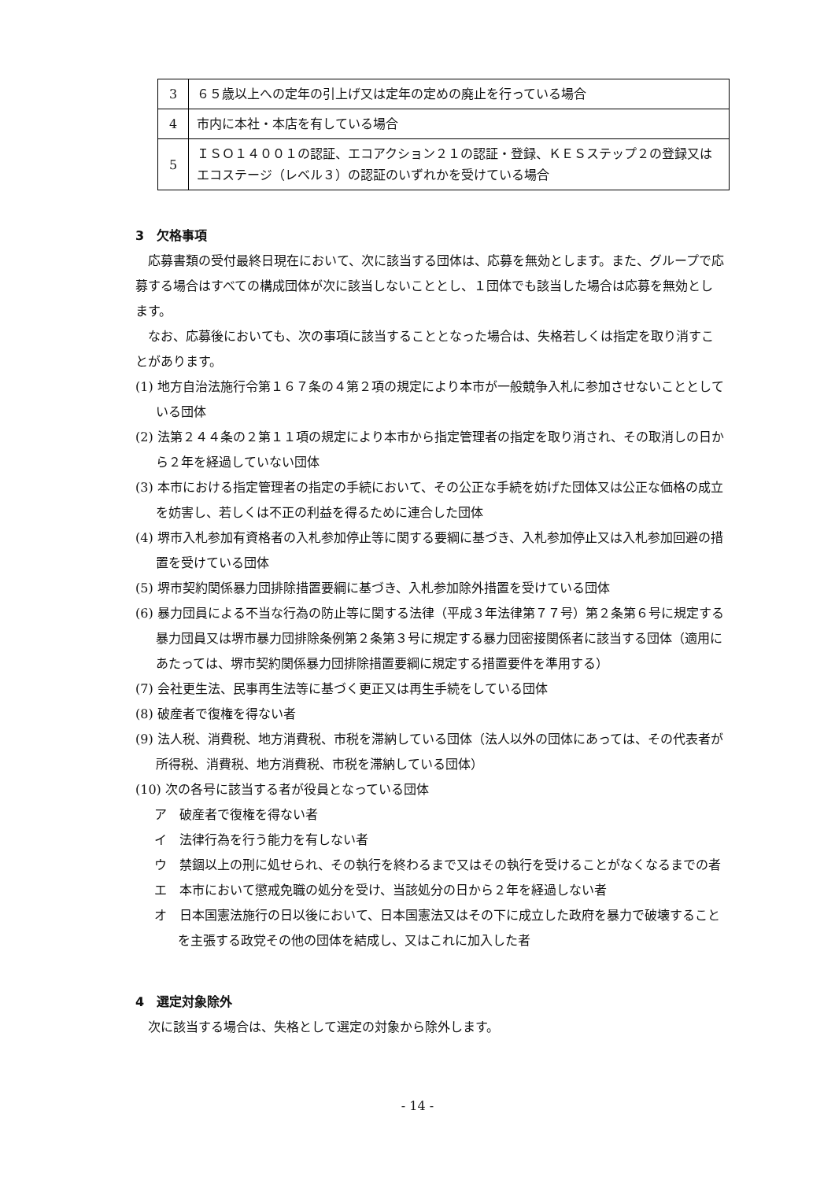| 3 | ６５歳以上への定年の引上げ又は定年の定めの廃止を行っている場合 |
| 4 | 市内に本社・本店を有している場合 |
| 5 | ＩＳＯ１４００１の認証、エコアクション２１の認証・登録、ＫＥＳステップ２の登録又はエコステージ（レベル３）の認証のいずれかを受けている場合 |
3　欠格事項
応募書類の受付最終日現在において、次に該当する団体は、応募を無効とします。また、グループで応募する場合はすべての構成団体が次に該当しないこととし、１団体でも該当した場合は応募を無効とします。
なお、応募後においても、次の事項に該当することとなった場合は、失格若しくは指定を取り消すことがあります。
(1) 地方自治法施行令第１６７条の４第２項の規定により本市が一般競争入札に参加させないこととしている団体
(2) 法第２４４条の２第１１項の規定により本市から指定管理者の指定を取り消され、その取消しの日から２年を経過していない団体
(3) 本市における指定管理者の指定の手続において、その公正な手続を妨げた団体又は公正な価格の成立を妨害し、若しくは不正の利益を得るために連合した団体
(4) 堺市入札参加有資格者の入札参加停止等に関する要綱に基づき、入札参加停止又は入札参加回避の措置を受けている団体
(5) 堺市契約関係暴力団排除措置要綱に基づき、入札参加除外措置を受けている団体
(6) 暴力団員による不当な行為の防止等に関する法律（平成３年法律第７７号）第２条第６号に規定する暴力団員又は堺市暴力団排除条例第２条第３号に規定する暴力団密接関係者に該当する団体（適用にあたっては、堺市契約関係暴力団排除措置要綱に規定する措置要件を準用する）
(7) 会社更生法、民事再生法等に基づく更正又は再生手続をしている団体
(8) 破産者で復権を得ない者
(9) 法人税、消費税、地方消費税、市税を滞納している団体（法人以外の団体にあっては、その代表者が所得税、消費税、地方消費税、市税を滞納している団体）
(10) 次の各号に該当する者が役員となっている団体
ア　破産者で復権を得ない者
イ　法律行為を行う能力を有しない者
ウ　禁錮以上の刑に処せられ、その執行を終わるまで又はその執行を受けることがなくなるまでの者
エ　本市において懲戒免職の処分を受け、当該処分の日から２年を経過しない者
オ　日本国憲法施行の日以後において、日本国憲法又はその下に成立した政府を暴力で破壊することを主張する政党その他の団体を結成し、又はこれに加入した者
4　選定対象除外
次に該当する場合は、失格として選定の対象から除外します。
- 14 -